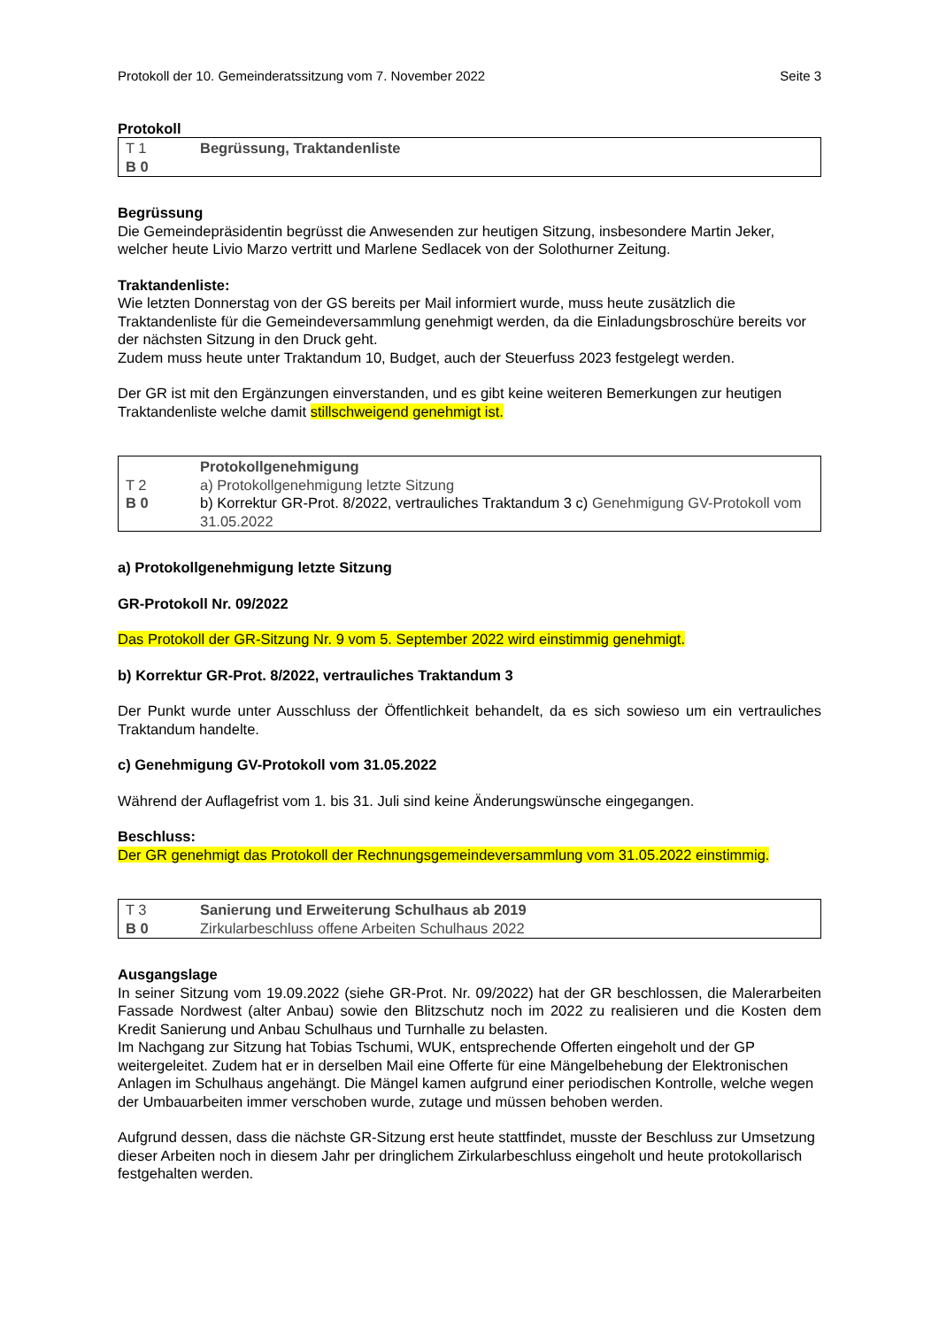Protokoll der 10. Gemeinderatssitzung vom 7. November 2022 Seite 3
Protokoll
| T 1 B 0 | Begrüssung, Traktandenliste |
Begrüssung
Die Gemeindepräsidentin begrüsst die Anwesenden zur heutigen Sitzung, insbesondere Martin Jeker, welcher heute Livio Marzo vertritt und Marlene Sedlacek von der Solothurner Zeitung.
Traktandenliste:
Wie letzten Donnerstag von der GS bereits per Mail informiert wurde, muss heute zusätzlich die Traktandenliste für die Gemeindeversammlung genehmigt werden, da die Einladungsbroschüre bereits vor der nächsten Sitzung in den Druck geht.
Zudem muss heute unter Traktandum 10, Budget, auch der Steuerfuss 2023 festgelegt werden.
Der GR ist mit den Ergänzungen einverstanden, und es gibt keine weiteren Bemerkungen zur heutigen Traktandenliste welche damit stillschweigend genehmigt ist.
| T 2 B 0 | Protokollgenehmigung a) Protokollgenehmigung letzte Sitzung b) Korrektur GR-Prot. 8/2022, vertrauliches Traktandum 3 c) Genehmigung GV-Protokoll vom 31.05.2022 |
a) Protokollgenehmigung letzte Sitzung
GR-Protokoll Nr. 09/2022
Das Protokoll der GR-Sitzung Nr. 9 vom 5. September 2022 wird einstimmig genehmigt.
b) Korrektur GR-Prot. 8/2022, vertrauliches Traktandum 3
Der Punkt wurde unter Ausschluss der Öffentlichkeit behandelt, da es sich sowieso um ein vertrauliches Traktandum handelte.
c) Genehmigung GV-Protokoll vom 31.05.2022
Während der Auflagefrist vom 1. bis 31. Juli sind keine Änderungswünsche eingegangen.
Beschluss:
Der GR genehmigt das Protokoll der Rechnungsgemeindeversammlung vom 31.05.2022 einstimmig.
| T 3 B 0 | Sanierung und Erweiterung Schulhaus ab 2019 Zirkularbeschluss offene Arbeiten Schulhaus 2022 |
Ausgangslage
In seiner Sitzung vom 19.09.2022 (siehe GR-Prot. Nr. 09/2022) hat der GR beschlossen, die Malerarbeiten Fassade Nordwest (alter Anbau) sowie den Blitzschutz noch im 2022 zu realisieren und die Kosten dem Kredit Sanierung und Anbau Schulhaus und Turnhalle zu belasten.
Im Nachgang zur Sitzung hat Tobias Tschumi, WUK, entsprechende Offerten eingeholt und der GP weitergeleitet. Zudem hat er in derselben Mail eine Offerte für eine Mängelbehebung der Elektronischen Anlagen im Schulhaus angehängt. Die Mängel kamen aufgrund einer periodischen Kontrolle, welche wegen der Umbauarbeiten immer verschoben wurde, zutage und müssen behoben werden.
Aufgrund dessen, dass die nächste GR-Sitzung erst heute stattfindet, musste der Beschluss zur Umsetzung dieser Arbeiten noch in diesem Jahr per dringlichem Zirkularbeschluss eingeholt und heute protokollarisch festgehalten werden.